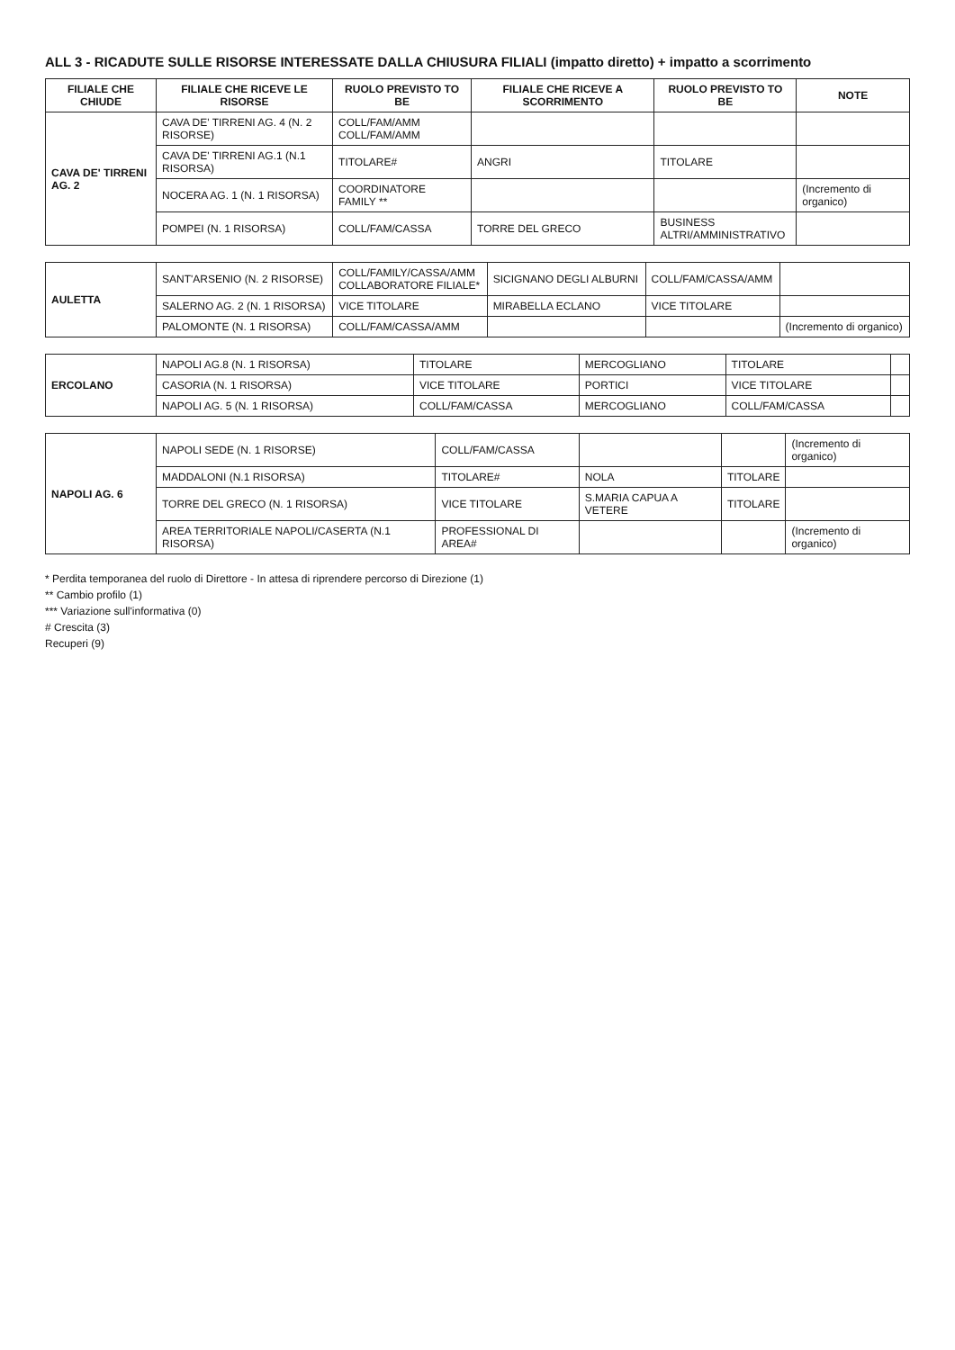ALL 3 - RICADUTE SULLE RISORSE INTERESSATE DALLA CHIUSURA FILIALI (impatto diretto) + impatto a scorrimento
| FILIALE CHE CHIUDE | FILIALE CHE RICEVE LE RISORSE | RUOLO PREVISTO TO BE | FILIALE CHE RICEVE A SCORRIMENTO | RUOLO PREVISTO TO BE | NOTE |
| --- | --- | --- | --- | --- | --- |
| CAVA DE' TIRRENI AG. 2 | CAVA DE' TIRRENI AG. 4 (N. 2 RISORSE) | COLL/FAM/AMM COLL/FAM/AMM | | | |
| | CAVA DE' TIRRENI AG.1 (N.1 RISORSA) | TITOLARE# | ANGRI | TITOLARE | |
| | NOCERA AG. 1 (N. 1 RISORSA) | COORDINATORE FAMILY ** | | | (Incremento di organico) |
| | POMPEI (N. 1 RISORSA) | COLL/FAM/CASSA | TORRE DEL GRECO | BUSINESS ALTRI/AMMINISTRATIVO | |
| AULETTA | SANT'ARSENIO (N. 2 RISORSE) | COLL/FAMILY/CASSA/AMM COLLABORATORE FILIALE* | SICIGNANO DEGLI ALBURNI | COLL/FAM/CASSA/AMM | |
| | SALERNO AG. 2 (N. 1 RISORSA) | VICE TITOLARE | MIRABELLA ECLANO | VICE TITOLARE | |
| | PALOMONTE (N. 1 RISORSA) | COLL/FAM/CASSA/AMM | | | (Incremento di organico) |
| ERCOLANO | NAPOLI AG.8 (N. 1 RISORSA) | TITOLARE | MERCOGLIANO | TITOLARE | |
| | CASORIA (N. 1 RISORSA) | VICE TITOLARE | PORTICI | VICE TITOLARE | |
| | NAPOLI AG. 5 (N. 1 RISORSA) | COLL/FAM/CASSA | MERCOGLIANO | COLL/FAM/CASSA | |
| NAPOLI AG. 6 | NAPOLI SEDE (N. 1 RISORSE) | COLL/FAM/CASSA | | | (Incremento di organico) |
| | MADDALONI (N.1 RISORSA) | TITOLARE# | NOLA | TITOLARE | |
| | TORRE DEL GRECO (N. 1 RISORSA) | VICE TITOLARE | S.MARIA CAPUA A VETERE | TITOLARE | |
| | AREA TERRITORIALE NAPOLI/CASERTA (N.1 RISORSA) | PROFESSIONAL DI AREA# | | | (Incremento di organico) |
* Perdita temporanea del ruolo di Direttore - In attesa di riprendere percorso di Direzione (1)
** Cambio profilo (1)
*** Variazione sull'informativa (0)
# Crescita (3)
Recuperi (9)